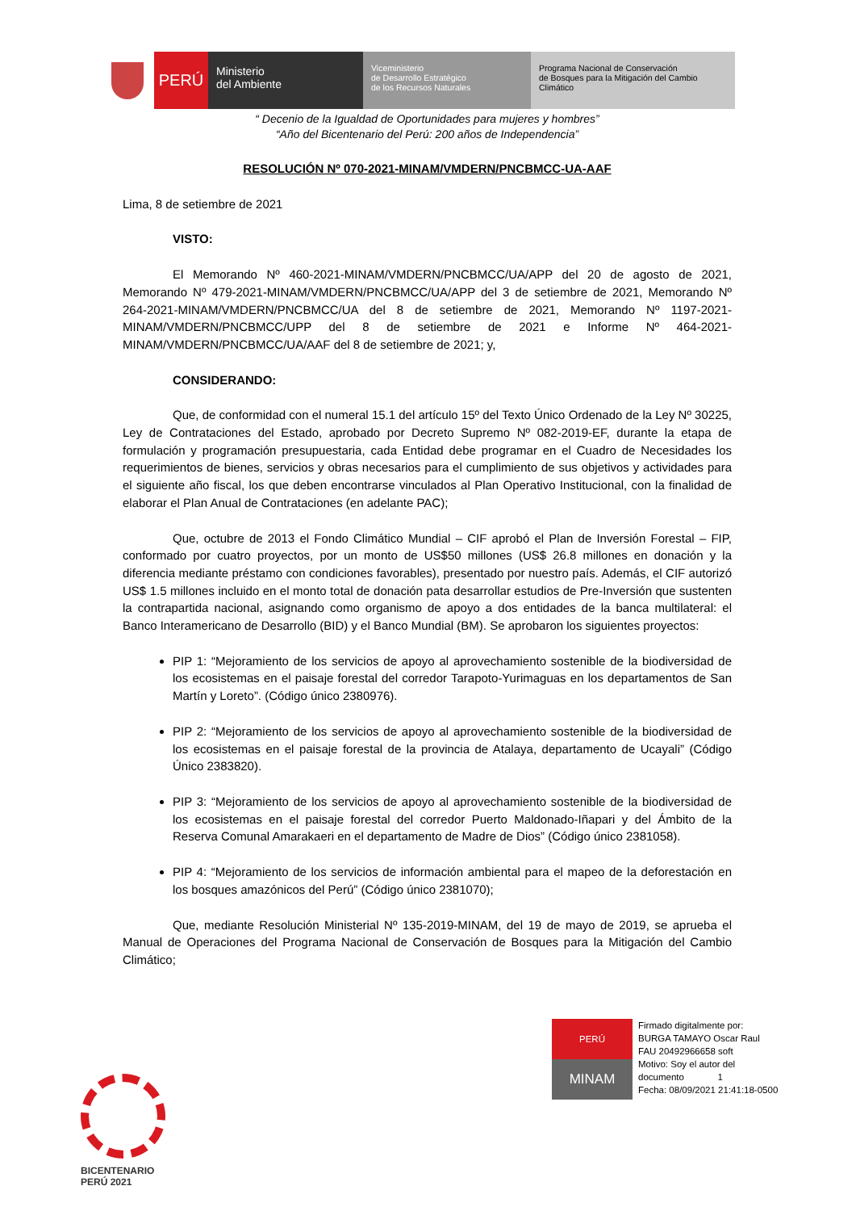PERÚ
Ministerio
del Ambiente
Viceministerio
de Desarrollo Estratégico
de los Recursos Naturales
Programa Nacional de Conservación
de Bosques para la Mitigación del Cambio
Climático
“ Decenio de la Igualdad de Oportunidades para mujeres y hombres”
“Año del Bicentenario del Perú: 200 años de Independencia”
RESOLUCIÓN Nº 070-2021-MINAM/VMDERN/PNCBMCC-UA-AAF
Lima, 8 de setiembre de 2021
VISTO:
El Memorando Nº 460-2021-MINAM/VMDERN/PNCBMCC/UA/APP del 20 de agosto de 2021, Memorando Nº 479-2021-MINAM/VMDERN/PNCBMCC/UA/APP del 3 de setiembre de 2021, Memorando Nº 264-2021-MINAM/VMDERN/PNCBMCC/UA del 8 de setiembre de 2021, Memorando Nº 1197-2021-MINAM/VMDERN/PNCBMCC/UPP del 8 de setiembre de 2021 e Informe Nº 464-2021-MINAM/VMDERN/PNCBMCC/UA/AAF del 8 de setiembre de 2021; y,
CONSIDERANDO:
Que, de conformidad con el numeral 15.1 del artículo 15º del Texto Único Ordenado de la Ley Nº 30225, Ley de Contrataciones del Estado, aprobado por Decreto Supremo Nº 082-2019-EF, durante la etapa de formulación y programación presupuestaria, cada Entidad debe programar en el Cuadro de Necesidades los requerimientos de bienes, servicios y obras necesarios para el cumplimiento de sus objetivos y actividades para el siguiente año fiscal, los que deben encontrarse vinculados al Plan Operativo Institucional, con la finalidad de elaborar el Plan Anual de Contrataciones (en adelante PAC);
Que, octubre de 2013 el Fondo Climático Mundial – CIF aprobó el Plan de Inversión Forestal – FIP, conformado por cuatro proyectos, por un monto de US$50 millones (US$ 26.8 millones en donación y la diferencia mediante préstamo con condiciones favorables), presentado por nuestro país. Además, el CIF autorizó US$ 1.5 millones incluido en el monto total de donación pata desarrollar estudios de Pre-Inversión que sustenten la contrapartida nacional, asignando como organismo de apoyo a dos entidades de la banca multilateral: el Banco Interamericano de Desarrollo (BID) y el Banco Mundial (BM). Se aprobaron los siguientes proyectos:
PIP 1: “Mejoramiento de los servicios de apoyo al aprovechamiento sostenible de la biodiversidad de los ecosistemas en el paisaje forestal del corredor Tarapoto-Yurimaguas en los departamentos de San Martín y Loreto”. (Código único 2380976).
PIP 2: “Mejoramiento de los servicios de apoyo al aprovechamiento sostenible de la biodiversidad de los ecosistemas en el paisaje forestal de la provincia de Atalaya, departamento de Ucayali” (Código Único 2383820).
PIP 3: “Mejoramiento de los servicios de apoyo al aprovechamiento sostenible de la biodiversidad de los ecosistemas en el paisaje forestal del corredor Puerto Maldonado-Iñapari y del Ámbito de la Reserva Comunal Amarakaeri en el departamento de Madre de Dios” (Código único 2381058).
PIP 4: “Mejoramiento de los servicios de información ambiental para el mapeo de la deforestación en los bosques amazónicos del Perú” (Código único 2381070);
Que, mediante Resolución Ministerial Nº 135-2019-MINAM, del 19 de mayo de 2019, se aprueba el Manual de Operaciones del Programa Nacional de Conservación de Bosques para la Mitigación del Cambio Climático;
PERÚ
MINAM
Firmado digitalmente por:
BURGA TAMAYO Oscar Raul
FAU 20492966658 soft
Motivo: Soy el autor del
documento 1
Fecha: 08/09/2021 21:41:18-0500
BICENTENARIO
PERÚ 2021